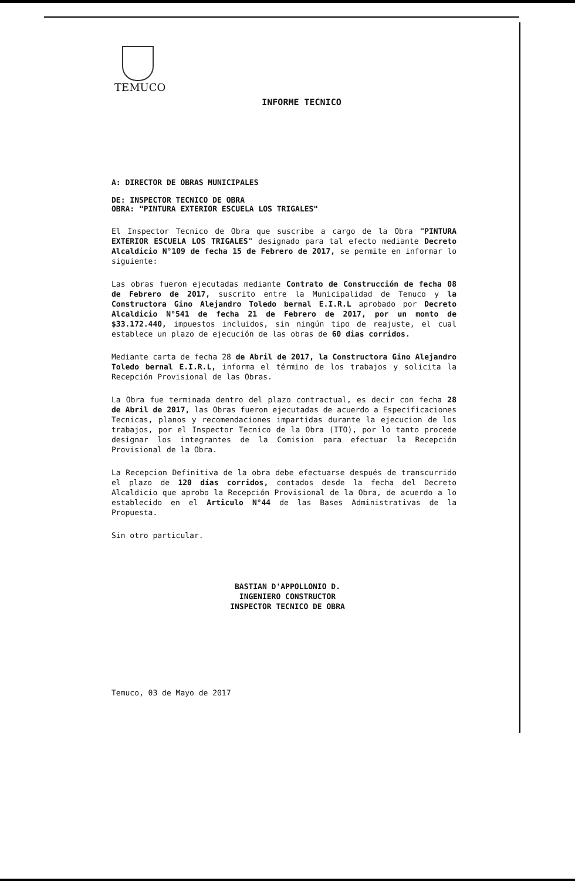TEMUCO
INFORME TECNICO
A: DIRECTOR DE OBRAS MUNICIPALES
DE: INSPECTOR TECNICO DE OBRA
OBRA: "PINTURA EXTERIOR ESCUELA LOS TRIGALES"
El Inspector Tecnico de Obra que suscribe a cargo de la Obra "PINTURA EXTERIOR ESCUELA LOS TRIGALES" designado para tal efecto mediante Decreto Alcaldicio N°109 de fecha 15 de Febrero de 2017, se permite en informar lo siguiente:
Las obras fueron ejecutadas mediante Contrato de Construcción de fecha 08 de Febrero de 2017, suscrito entre la Municipalidad de Temuco y la Constructora Gino Alejandro Toledo bernal E.I.R.L aprobado por Decreto Alcaldicio N°541 de fecha 21 de Febrero de 2017, por un monto de $33.172.440, impuestos incluidos, sin ningún tipo de reajuste, el cual establece un plazo de ejecución de las obras de 60 dias corridos.
Mediante carta de fecha 28 de Abril de 2017, la Constructora Gino Alejandro Toledo bernal E.I.R.L, informa el término de los trabajos y solicita la Recepción Provisional de las Obras.
La Obra fue terminada dentro del plazo contractual, es decir con fecha 28 de Abril de 2017, las Obras fueron ejecutadas de acuerdo a Especificaciones Tecnicas, planos y recomendaciones impartidas durante la ejecucion de los trabajos, por el Inspector Tecnico de la Obra (ITO), por lo tanto procede designar los integrantes de la Comision para efectuar la Recepción Provisional de la Obra.
La Recepcion Definitiva de la obra debe efectuarse después de transcurrido el plazo de 120 días corridos, contados desde la fecha del Decreto Alcaldicio que aprobo la Recepción Provisional de la Obra, de acuerdo a lo establecido en el Articulo N°44 de las Bases Administrativas de la Propuesta.
Sin otro particular.
BASTIAN D'APPOLLONIO D.
INGENIERO CONSTRUCTOR
INSPECTOR TECNICO DE OBRA
Temuco, 03 de Mayo de 2017